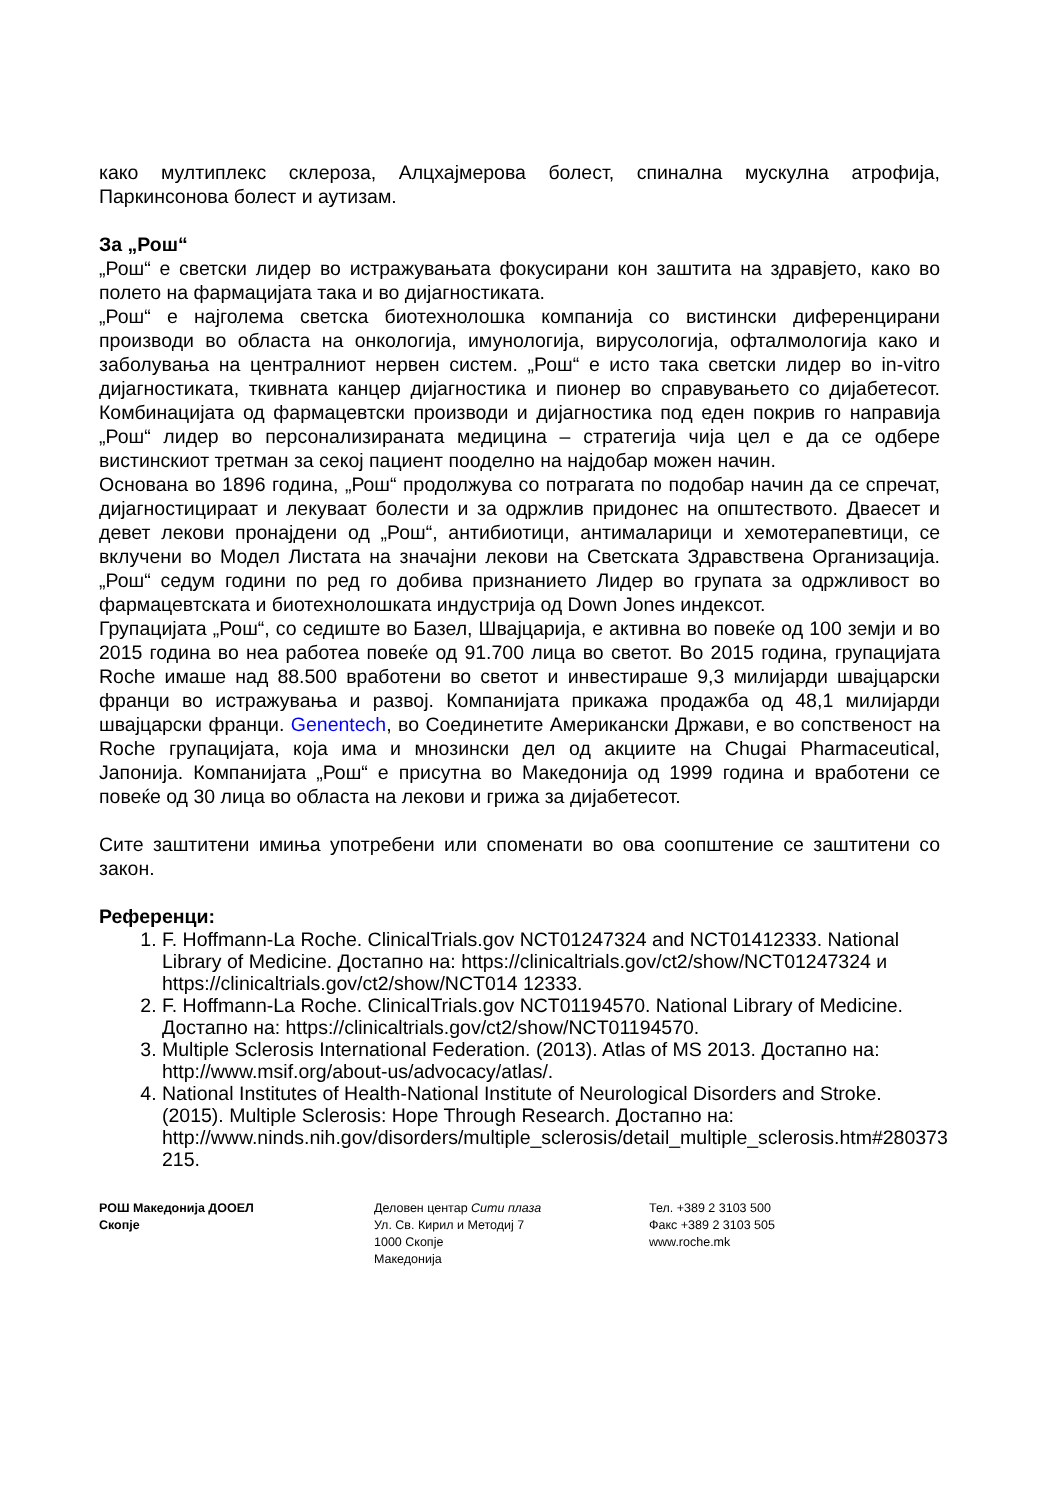како мултиплекс склероза, Алцхајмерова болест, спинална мускулна атрофија, Паркинсонова болест и аутизам.
За „Рош“
„Рош“ е светски лидер во истражувањата фокусирани кон заштита на здравјето, како во полето на фармацијата така и во дијагностиката.
„Рош“ е најголема светска биотехнолошка компанија со вистински диференцирани производи во областа на онкологија, имунологија, вирусологија, офталмологија како и заболувања на централниот нервен систем. „Рош“ е исто така светски лидер во in-vitro дијагностиката, ткивната канцер дијагностика и пионер во справувањето со дијабетесот. Комбинацијата од фармацевтски производи и дијагностика под еден покрив го направија „Рош“ лидер во персонализираната медицина – стратегија чија цел е да се одбере вистинскиот третман за секој пациент пооделно на најдобар можен начин.
Основана во 1896 година, „Рош“ продолжува со потрагата по подобар начин да се спречат, дијагностицираат и лекуваат болести и за одржлив придонес на општеството. Дваесет и девет лекови пронајдени од „Рош“, антибиотици, антималарици и хемотерапевтици, се вклучени во Модел Листата на значајни лекови на Светската Здравствена Организација. „Рош“ седум години по ред го добива признанието Лидер во групата за одржливост во фармацевтската и биотехнолошката индустрија од Down Jones индексот.
Групацијата „Рош“, со седиште во Базел, Швајцарија, е активна во повеќе од 100 земји и во 2015 година во неа работеа повеќе од 91.700 лица во светот. Во 2015 година, групацијата Roche имаше над 88.500 вработени во светот и инвестираше 9,3 милијарди швајцарски франци во истражувања и развој. Компанијата прикажа продажба од 48,1 милијарди швајцарски франци. Genentech, во Соединетите Американски Држави, е во сопственост на Roche групацијата, која има и мнозински дел од акциите на Chugai Pharmaceutical, Јапонија. Компанијата „Рош“ е присутна во Македонија од 1999 година и вработени се повеќе од 30 лица во областа на лекови и грижа за дијабетесот.
Сите заштитени имиња употребени или споменати во ова соопштение се заштитени со закон.
Референци:
1. F. Hoffmann-La Roche. ClinicalTrials.gov NCT01247324 and NCT01412333. National Library of Medicine. Достапно на: https://clinicaltrials.gov/ct2/show/NCT01247324 и https://clinicaltrials.gov/ct2/show/NCT014 12333.
2. F. Hoffmann-La Roche. ClinicalTrials.gov NCT01194570. National Library of Medicine. Достапно на: https://clinicaltrials.gov/ct2/show/NCT01194570.
3. Multiple Sclerosis International Federation. (2013). Atlas of MS 2013. Достапно на: http://www.msif.org/about-us/advocacy/atlas/.
4. National Institutes of Health-National Institute of Neurological Disorders and Stroke. (2015). Multiple Sclerosis: Hope Through Research. Достапно на: http://www.ninds.nih.gov/disorders/multiple_sclerosis/detail_multiple_sclerosis.htm#280373 215.
РОШ Македонија ДООЕЛ
Скопје
Деловен центар Сити плаза
Ул. Св. Кирил и Методиј 7
1000 Скопје
Македонија
Тел. +389 2 3103 500
Факс +389 2 3103 505
www.roche.mk